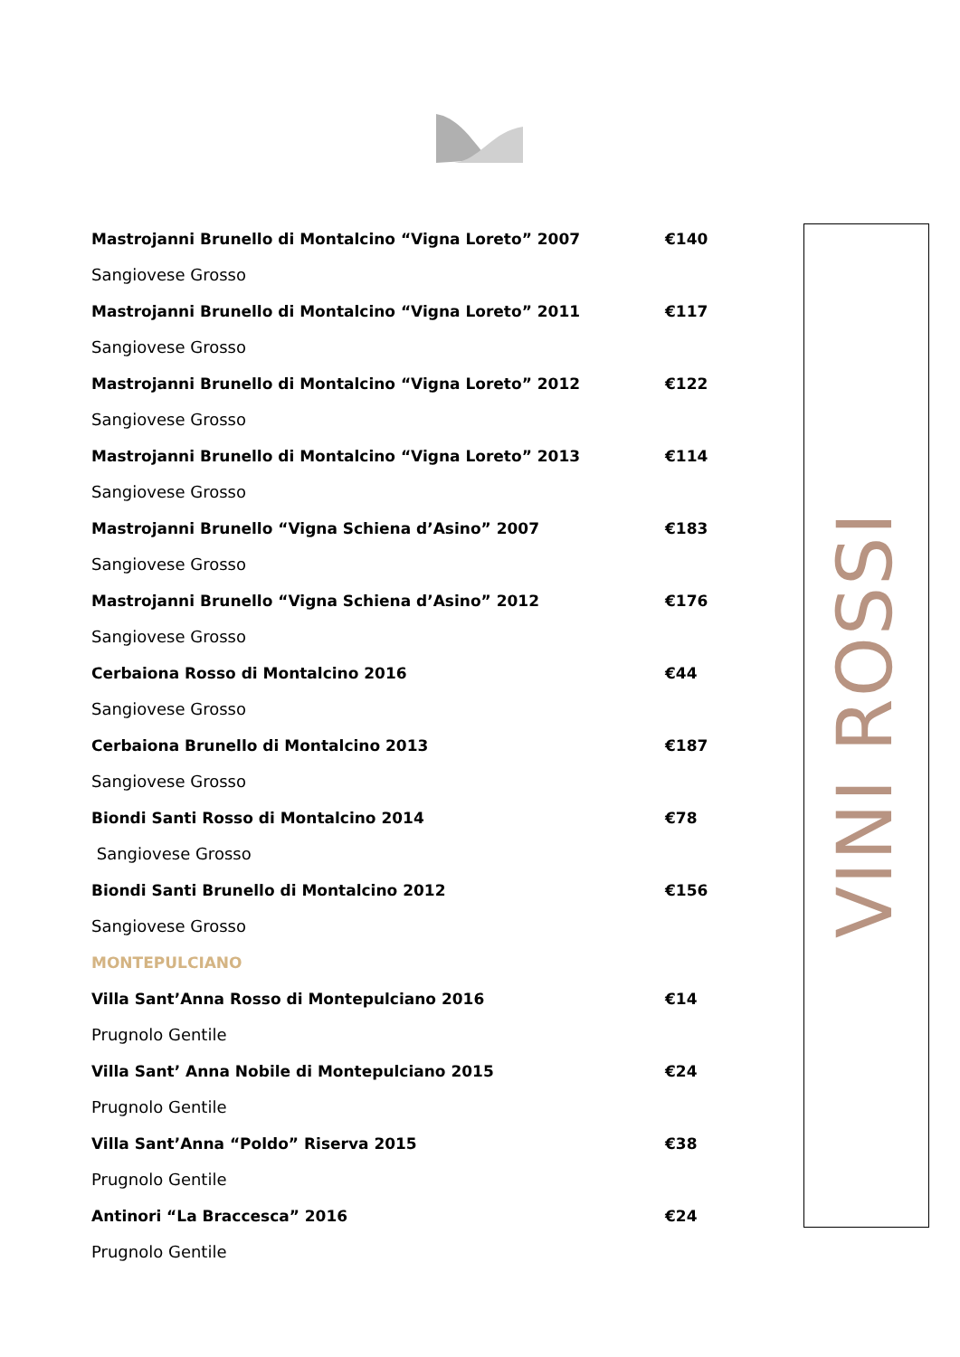Mastrojanni Brunello di Montalcino “Vigna Loreto” 2007 €140
Sangiovese Grosso
Mastrojanni Brunello di Montalcino “Vigna Loreto” 2011 €117
Sangiovese Grosso
Mastrojanni Brunello di Montalcino “Vigna Loreto” 2012 €122
Sangiovese Grosso
Mastrojanni Brunello di Montalcino “Vigna Loreto” 2013 €114
Sangiovese Grosso
Mastrojanni Brunello “Vigna Schiena d’Asino” 2007 €183
Sangiovese Grosso
Mastrojanni Brunello “Vigna Schiena d’Asino” 2012 €176
Sangiovese Grosso
Cerbaiona Rosso di Montalcino 2016 €44
Sangiovese Grosso
Cerbaiona Brunello di Montalcino 2013 €187
Sangiovese Grosso
Biondi Santi Rosso di Montalcino 2014 €78
Sangiovese Grosso
Biondi Santi Brunello di Montalcino 2012 €156
Sangiovese Grosso
MONTEPULCIANO
Villa Sant’Anna Rosso di Montepulciano 2016 €14
Prugnolo Gentile
Villa Sant’ Anna Nobile di Montepulciano 2015 €24
Prugnolo Gentile
Villa Sant’Anna “Poldo” Riserva 2015 €38
Prugnolo Gentile
Antinori “La Braccesca” 2016 €24
Prugnolo Gentile
VINI ROSSI